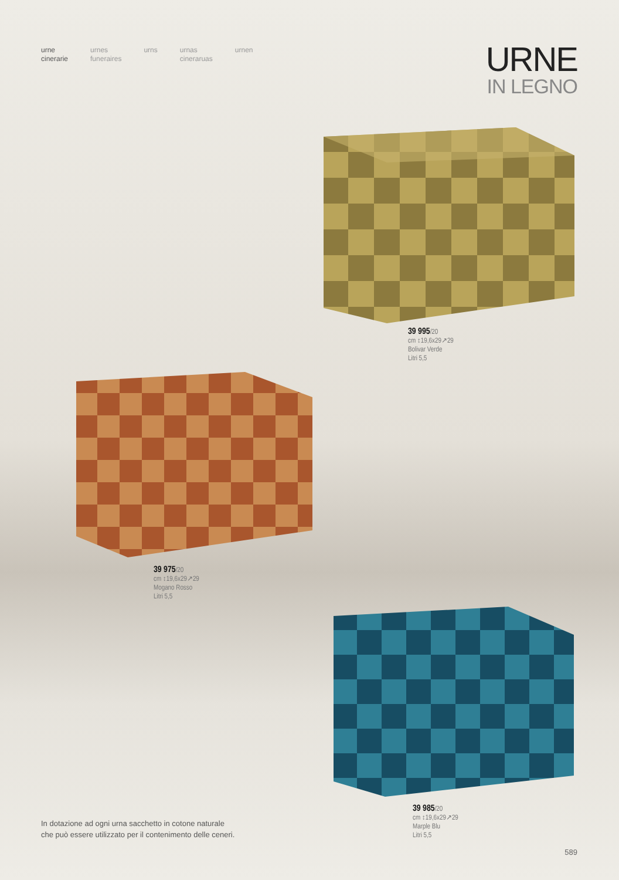urne
cinerarie
urnes
funeraires
urns urnas
cineraruas
urnen
URNE
IN LEGNO
39 995/20
cm ↕19,6x29↗29
Bolivar Verde
Litri 5,5
39 975/20
cm ↕19,6x29↗29
Mogano Rosso
Litri 5,5
39 985/20
cm ↕19,6x29↗29
Marple Blu
Litri 5,5
In dotazione ad ogni urna sacchetto in cotone naturale
che può essere utilizzato per il contenimento delle ceneri.
589